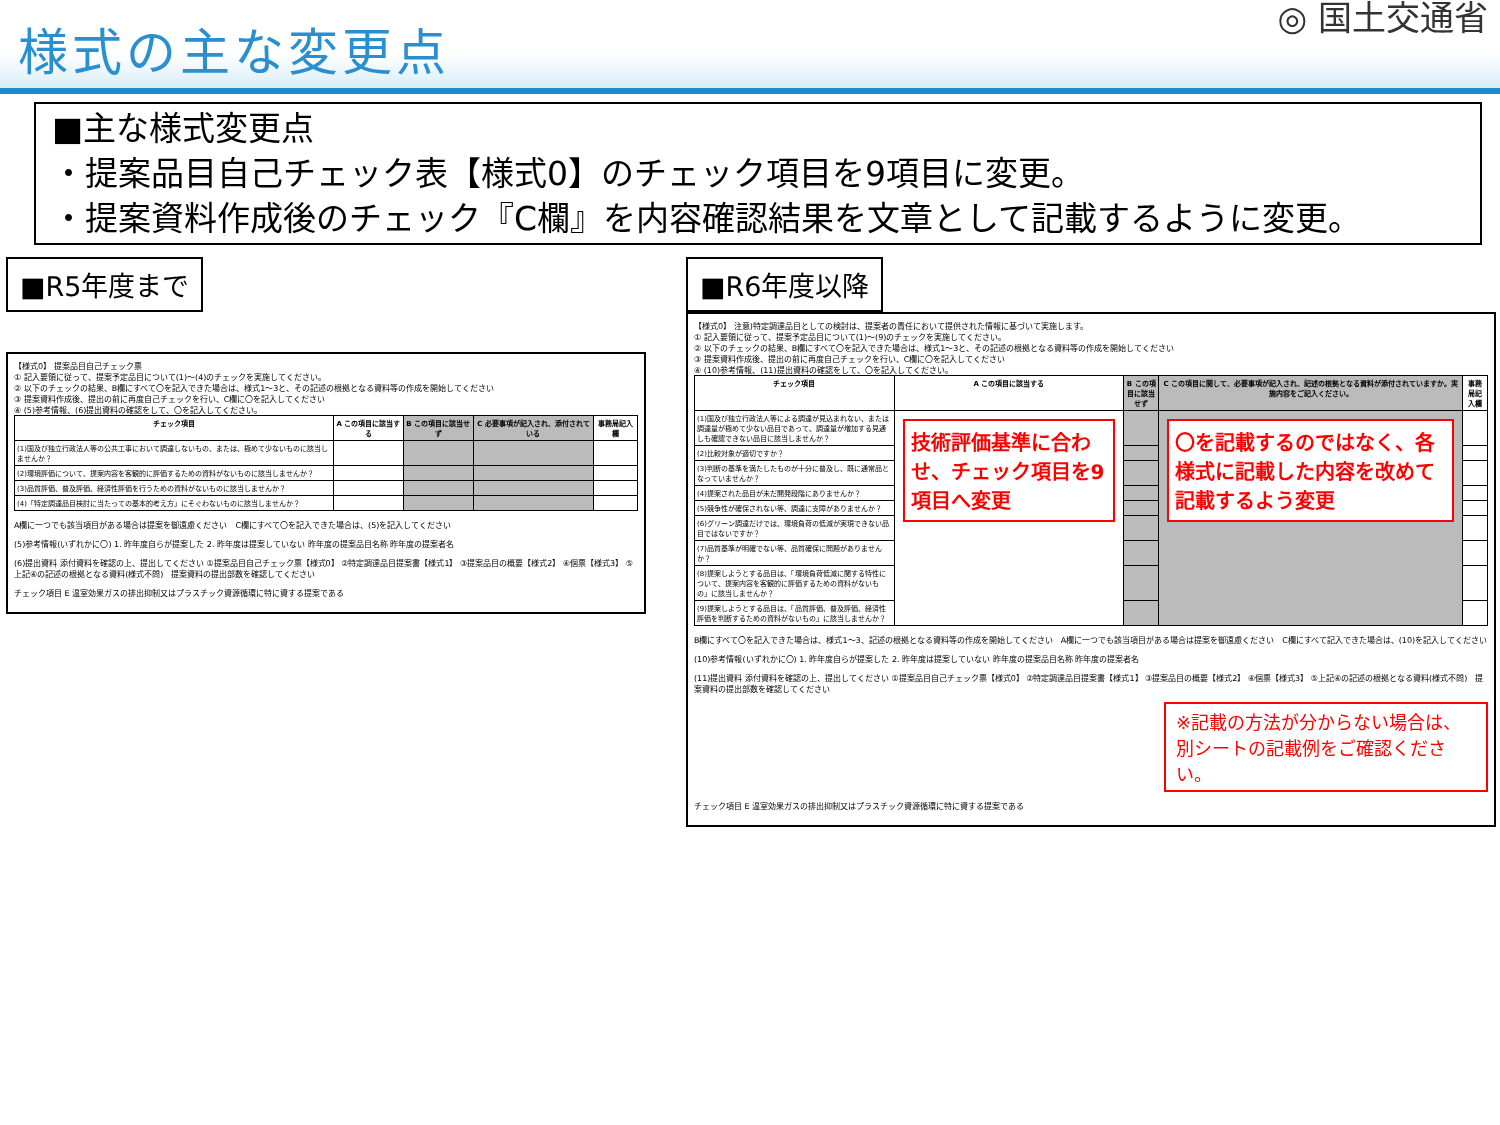様式の主な変更点
◎ 国土交通省
■主な様式変更点
・提案品目自己チェック表【様式0】のチェック項目を9項目に変更。
・提案資料作成後のチェック『C欄』を内容確認結果を文章として記載するように変更。
■R5年度まで
【様式0】 提案品目自己チェック票
① 記入要領に従って、提案予定品目について(1)～(4)のチェックを実施してください。
② 以下のチェックの結果、B欄にすべて〇を記入できた場合は、様式1～3と、その記述の根拠となる資料等の作成を開始してください
③ 提案資料作成後、提出の前に再度自己チェックを行い、C欄に〇を記入してください
④ (5)参考情報、(6)提出資料の確認をして、〇を記入してください。
| チェック項目 | A この項目に該当する | B この項目に該当せず | C 必要事項が記入され、添付されている | 事務局記入欄 |
| --- | --- | --- | --- | --- |
| (1)国及び独立行政法人等の公共工事において調達しないもの、または、極めて少ないものに該当しませんか？ | | | | |
| (2)環境評価について、提案内容を客観的に評価するための資料がないものに該当しませんか？ | | | | |
| (3)品質評価、普及評価、経済性評価を行うための資料がないものに該当しませんか？ | | | | |
| (4)「特定調達品目検討に当たっての基本的考え方」にそぐわないものに該当しませんか？ | | | | |
A欄に一つでも該当項目がある場合は提案を御遠慮ください　C欄にすべて〇を記入できた場合は、(5)を記入してください
(5)参考情報(いずれかに〇) 1. 昨年度自らが提案した 2. 昨年度は提案していない 昨年度の提案品目名称 昨年度の提案者名
(6)提出資料 添付資料を確認の上、提出してください ①提案品目自己チェック票【様式0】 ②特定調達品目提案書【様式1】 ③提案品目の概要【様式2】 ④個票【様式3】 ⑤上記④の記述の根拠となる資料(様式不問)　提案資料の提出部数を確認してください
チェック項目 E 温室効果ガスの排出抑制又はプラスチック資源循環に特に資する提案である
■R6年度以降
【様式0】 注意)特定調達品目としての検討は、提案者の責任において提供された情報に基づいて実施します。
① 記入要領に従って、提案予定品目について(1)～(9)のチェックを実施してください。
② 以下のチェックの結果、B欄にすべて〇を記入できた場合は、様式1～3と、その記述の根拠となる資料等の作成を開始してください
③ 提案資料作成後、提出の前に再度自己チェックを行い、C欄に〇を記入してください
④ (10)参考情報、(11)提出資料の確認をして、〇を記入してください。
| チェック項目 | A この項目に該当する | B この項目に該当せず | C この項目に関して、必要事項が記入され、記述の根拠となる資料が添付されていますか。実施内容をご記入ください。 | 事務局記入欄 |
| --- | --- | --- | --- | --- |
| (1)国及び独立行政法人等による調達が見込まれない、または調達量が極めて少ない品目であって、調達量が増加する見通しも確認できない品目に該当しませんか？ | 技術評価基準に合わせ、チェック項目を9項目へ変更 | | 〇を記載するのではなく、各様式に記載した内容を改めて記載するよう変更 | |
| (2)比較対象が適切ですか？ | | | | |
| (3)判断の基準を満たしたものが十分に普及し、既に通常品となっていませんか？ | | | | |
| (4)提案された品目が未だ開発段階にありませんか？ | | | | |
| (5)競争性が確保されない等、調達に支障がありませんか？ | | | | |
| (6)グリーン調達だけでは、環境負荷の低減が実現できない品目ではないですか？ | | | | |
| (7)品質基準が明確でない等、品質確保に問題がありませんか？ | | | | |
| (8)提案しようとする品目は、「環境負荷低減に関する特性について、提案内容を客観的に評価するための資料がないもの」に該当しませんか？ | | | | |
| (9)提案しようとする品目は、「品質評価、普及評価、経済性評価を判断するための資料がないもの」に該当しませんか？ | | | | |
B欄にすべて〇を記入できた場合は、様式1～3、記述の根拠となる資料等の作成を開始してください　A欄に一つでも該当項目がある場合は提案を御遠慮ください　C欄にすべて記入できた場合は、(10)を記入してください
(10)参考情報(いずれかに〇) 1. 昨年度自らが提案した 2. 昨年度は提案していない 昨年度の提案品目名称 昨年度の提案者名
(11)提出資料 添付資料を確認の上、提出してください ①提案品目自己チェック票【様式0】 ②特定調達品目提案書【様式1】 ③提案品目の概要【様式2】 ④個票【様式3】 ⑤上記④の記述の根拠となる資料(様式不問)　提案資料の提出部数を確認してください
※記載の方法が分からない場合は、別シートの記載例をご確認ください。
チェック項目 E 温室効果ガスの排出抑制又はプラスチック資源循環に特に資する提案である